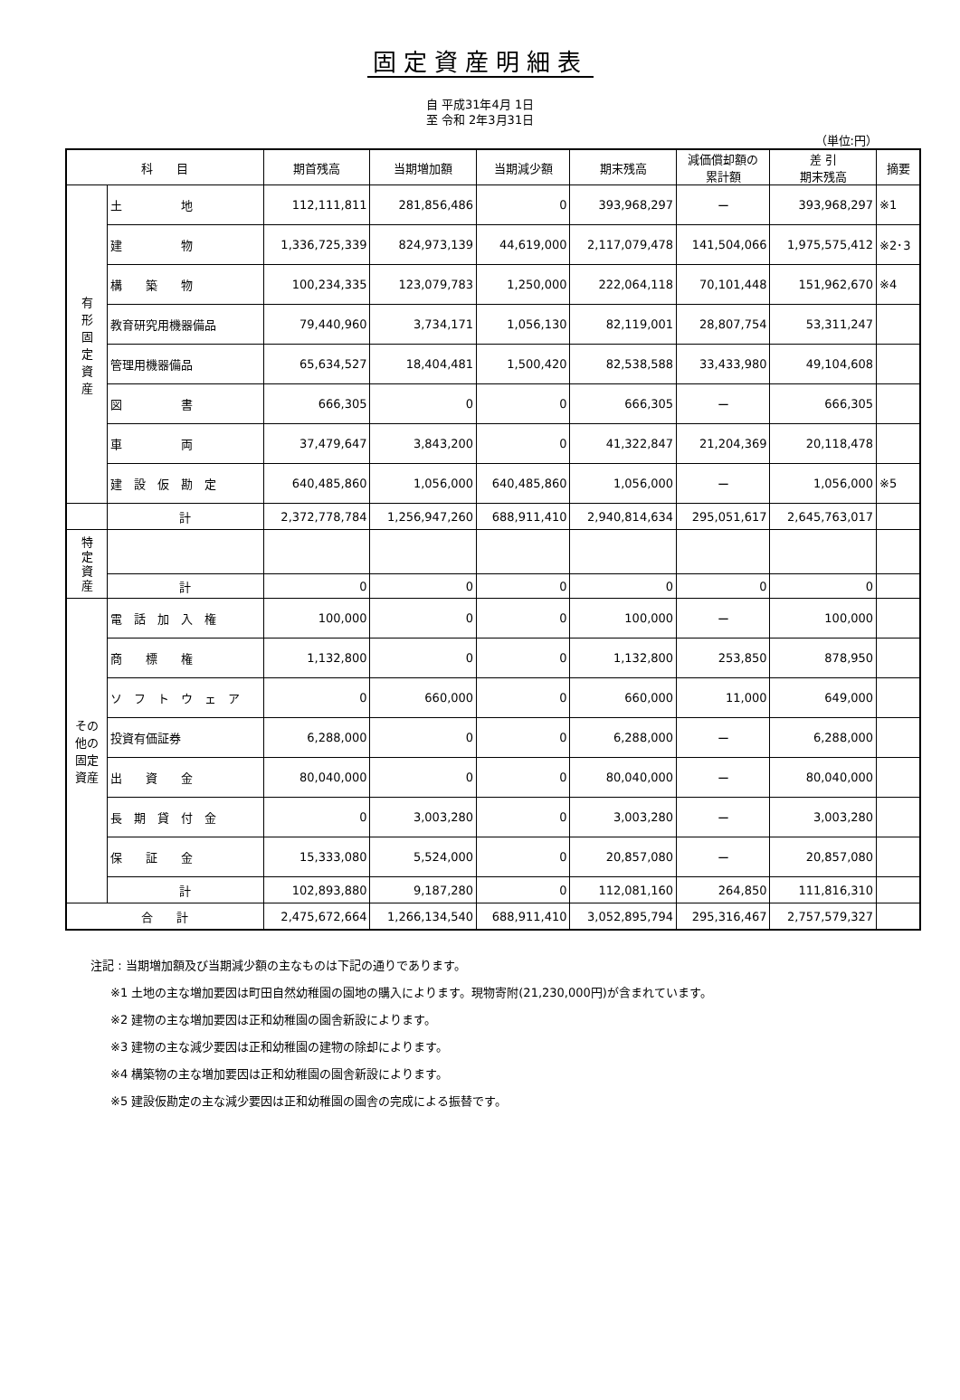固定資産明細表
自 平成31年4月 1日
至 令和 2年3月31日
（単位:円）
| 科 目 | | 期首残高 | 当期増加額 | 当期減少額 | 期末残高 | 減価償却額の 累計額 | 差 引 期末残高 | 摘要 |
| --- | --- | --- | --- | --- | --- | --- | --- | --- |
| 有 形 固 定 資 産 | 土 地 | 112,111,811 | 281,856,486 | 0 | 393,968,297 | ー | 393,968,297 | ※1 |
| | 建 物 | 1,336,725,339 | 824,973,139 | 44,619,000 | 2,117,079,478 | 141,504,066 | 1,975,575,412 | ※2･3 |
| | 構 築 物 | 100,234,335 | 123,079,783 | 1,250,000 | 222,064,118 | 70,101,448 | 151,962,670 | ※4 |
| | 教育研究用機器備品 | 79,440,960 | 3,734,171 | 1,056,130 | 82,119,001 | 28,807,754 | 53,311,247 | |
| | 管理用機器備品 | 65,634,527 | 18,404,481 | 1,500,420 | 82,538,588 | 33,433,980 | 49,104,608 | |
| | 図 書 | 666,305 | 0 | 0 | 666,305 | ー | 666,305 | |
| | 車 両 | 37,479,647 | 3,843,200 | 0 | 41,322,847 | 21,204,369 | 20,118,478 | |
| | 建 設 仮 勘 定 | 640,485,860 | 1,056,000 | 640,485,860 | 1,056,000 | ー | 1,056,000 | ※5 |
| | 計 | 2,372,778,784 | 1,256,947,260 | 688,911,410 | 2,940,814,634 | 295,051,617 | 2,645,763,017 | |
| 特 定 資 産 | | | | | | | | |
| | 計 | 0 | 0 | 0 | 0 | 0 | 0 | |
| その他の 固定資産 | 電 話 加 入 権 | 100,000 | 0 | 0 | 100,000 | ー | 100,000 | |
| | 商 標 権 | 1,132,800 | 0 | 0 | 1,132,800 | 253,850 | 878,950 | |
| | ソ フ ト ウ ェ ア | 0 | 660,000 | 0 | 660,000 | 11,000 | 649,000 | |
| | 投資有価証券 | 6,288,000 | 0 | 0 | 6,288,000 | ー | 6,288,000 | |
| | 出 資 金 | 80,040,000 | 0 | 0 | 80,040,000 | ー | 80,040,000 | |
| | 長 期 貸 付 金 | 0 | 3,003,280 | 0 | 3,003,280 | ー | 3,003,280 | |
| | 保 証 金 | 15,333,080 | 5,524,000 | 0 | 20,857,080 | ー | 20,857,080 | |
| | 計 | 102,893,880 | 9,187,280 | 0 | 112,081,160 | 264,850 | 111,816,310 | |
| 合 計 | | 2,475,672,664 | 1,266,134,540 | 688,911,410 | 3,052,895,794 | 295,316,467 | 2,757,579,327 | |
注記 : 当期増加額及び当期減少額の主なものは下記の通りであります。
※1 土地の主な増加要因は町田自然幼稚園の園地の購入によります。現物寄附(21,230,000円)が含まれています。
※2 建物の主な増加要因は正和幼稚園の園舎新設によります。
※3 建物の主な減少要因は正和幼稚園の建物の除却によります。
※4 構築物の主な増加要因は正和幼稚園の園舎新設によります。
※5 建設仮勘定の主な減少要因は正和幼稚園の園舎の完成による振替です。